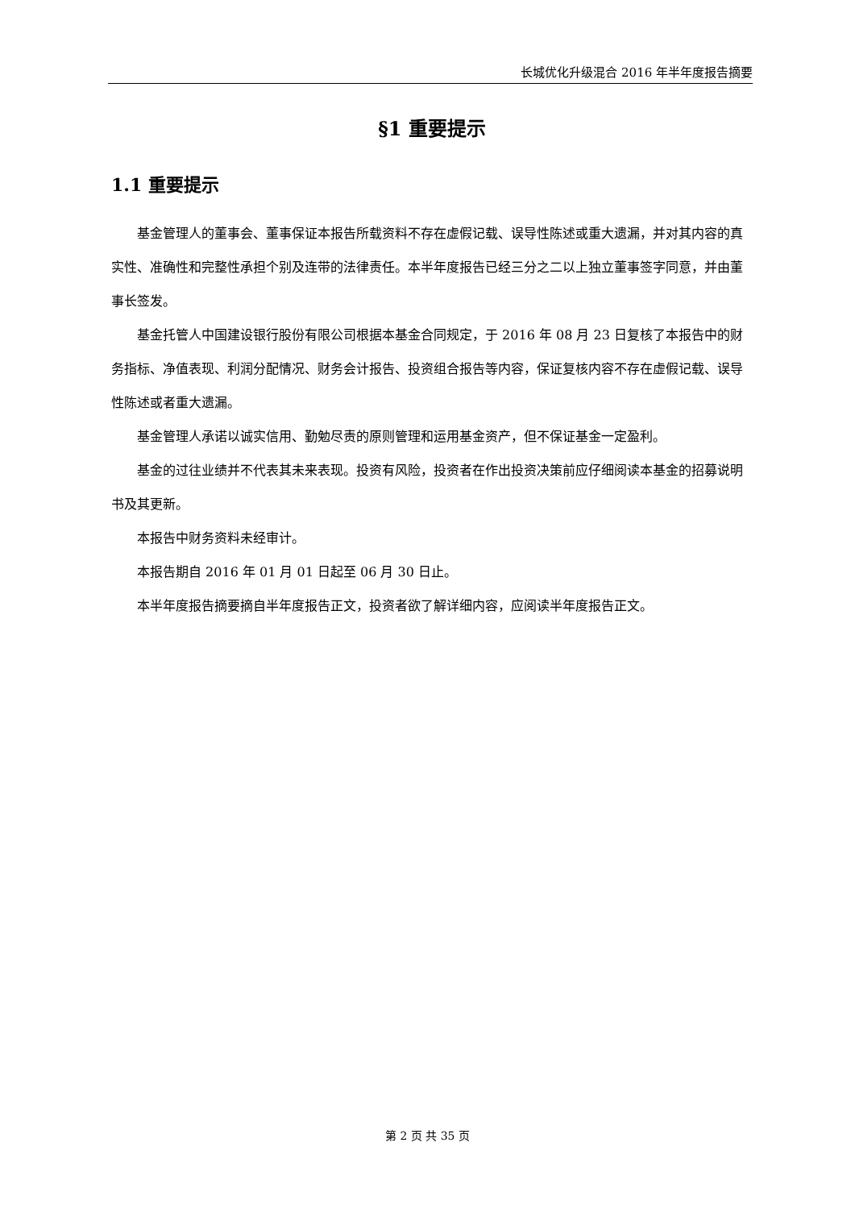长城优化升级混合 2016 年半年度报告摘要
§1 重要提示
1.1 重要提示
基金管理人的董事会、董事保证本报告所载资料不存在虚假记载、误导性陈述或重大遗漏，并对其内容的真实性、准确性和完整性承担个别及连带的法律责任。本半年度报告已经三分之二以上独立董事签字同意，并由董事长签发。
基金托管人中国建设银行股份有限公司根据本基金合同规定，于 2016 年 08 月 23 日复核了本报告中的财务指标、净值表现、利润分配情况、财务会计报告、投资组合报告等内容，保证复核内容不存在虚假记载、误导性陈述或者重大遗漏。
基金管理人承诺以诚实信用、勤勉尽责的原则管理和运用基金资产，但不保证基金一定盈利。
基金的过往业绩并不代表其未来表现。投资有风险，投资者在作出投资决策前应仔细阅读本基金的招募说明书及其更新。
本报告中财务资料未经审计。
本报告期自 2016 年 01 月 01 日起至 06 月 30 日止。
本半年度报告摘要摘自半年度报告正文，投资者欲了解详细内容，应阅读半年度报告正文。
第 2 页 共 35 页